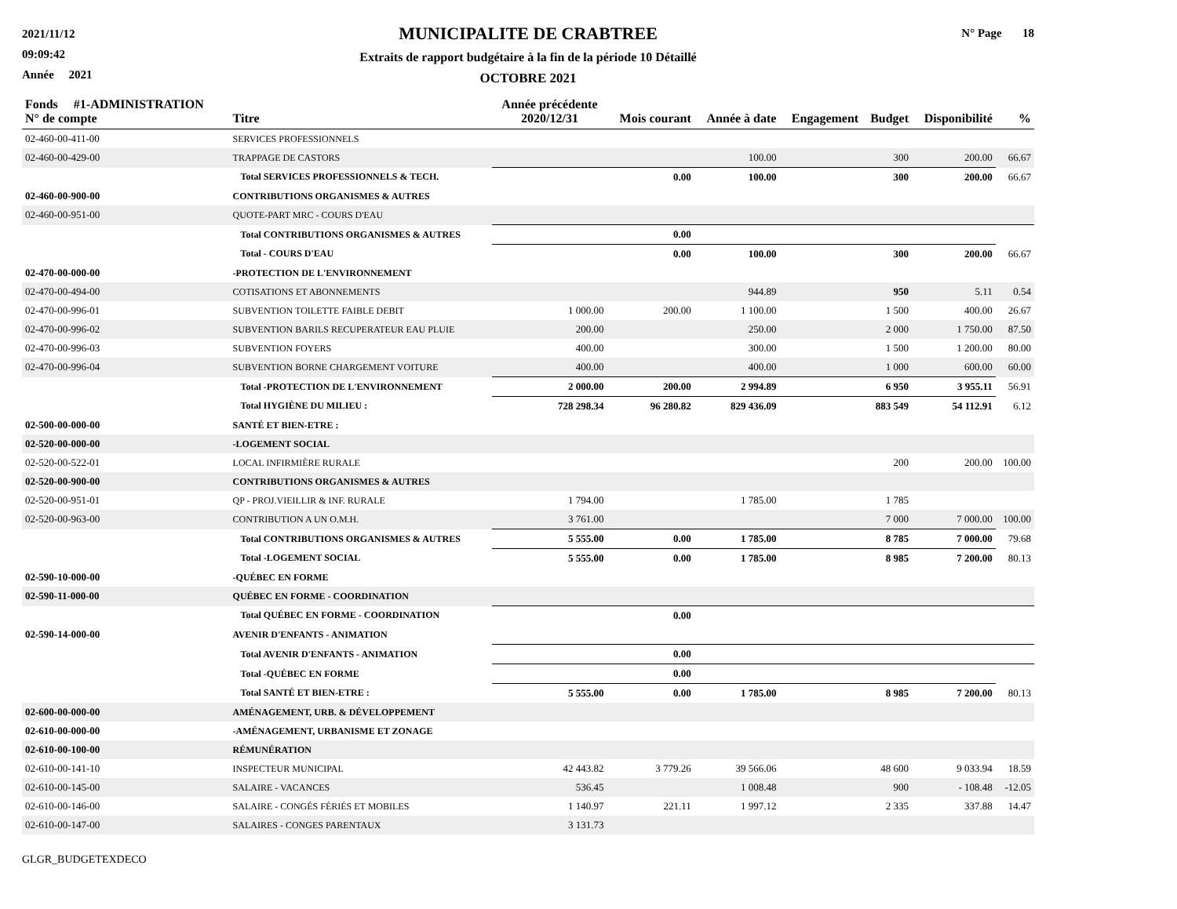2021/11/12
09:09:42
Année 2021
MUNICIPALITE DE CRABTREE
Extraits de rapport budgétaire à la fin de la période 10 Détaillé
OCTOBRE 2021
N° Page 18
| Fonds #1-ADMINISTRATION N° de compte | Titre | Année précédente 2020/12/31 | Mois courant | Année à date | Engagement | Budget | Disponibilité | % |
| --- | --- | --- | --- | --- | --- | --- | --- | --- |
| 02-460-00-411-00 | SERVICES PROFESSIONNELS | | | | | | | |
| 02-460-00-429-00 | TRAPPAGE DE CASTORS | | | 100.00 | | 300 | 200.00 | 66.67 |
| | Total SERVICES PROFESSIONNELS & TECH. | | 0.00 | 100.00 | | 300 | 200.00 | 66.67 |
| 02-460-00-900-00 | CONTRIBUTIONS ORGANISMES & AUTRES | | | | | | | |
| 02-460-00-951-00 | QUOTE-PART MRC - COURS D'EAU | | | | | | | |
| | Total CONTRIBUTIONS ORGANISMES & AUTRES | | 0.00 | | | | | |
| | Total - COURS D'EAU | | 0.00 | 100.00 | | 300 | 200.00 | 66.67 |
| 02-470-00-000-00 | -PROTECTION DE L'ENVIRONNEMENT | | | | | | | |
| 02-470-00-494-00 | COTISATIONS ET ABONNEMENTS | | | 944.89 | | 950 | 5.11 | 0.54 |
| 02-470-00-996-01 | SUBVENTION TOILETTE FAIBLE DEBIT | 1 000.00 | 200.00 | 1 100.00 | | 1 500 | 400.00 | 26.67 |
| 02-470-00-996-02 | SUBVENTION BARILS RECUPERATEUR EAU PLUIE | 200.00 | | 250.00 | | 2 000 | 1 750.00 | 87.50 |
| 02-470-00-996-03 | SUBVENTION FOYERS | 400.00 | | 300.00 | | 1 500 | 1 200.00 | 80.00 |
| 02-470-00-996-04 | SUBVENTION BORNE CHARGEMENT VOITURE | 400.00 | | 400.00 | | 1 000 | 600.00 | 60.00 |
| | Total -PROTECTION DE L'ENVIRONNEMENT | 2 000.00 | 200.00 | 2 994.89 | | 6 950 | 3 955.11 | 56.91 |
| | Total HYGIÈNE DU MILIEU : | 728 298.34 | 96 280.82 | 829 436.09 | | 883 549 | 54 112.91 | 6.12 |
| 02-500-00-000-00 | SANTÉ ET BIEN-ETRE : | | | | | | | |
| 02-520-00-000-00 | -LOGEMENT SOCIAL | | | | | | | |
| 02-520-00-522-01 | LOCAL INFIRMIÈRE RURALE | | | | | 200 | 200.00 | 100.00 |
| 02-520-00-900-00 | CONTRIBUTIONS ORGANISMES & AUTRES | | | | | | | |
| 02-520-00-951-01 | QP - PROJ.VIEILLIR & INF. RURALE | 1 794.00 | | 1 785.00 | | 1 785 | | |
| 02-520-00-963-00 | CONTRIBUTION A UN O.M.H. | 3 761.00 | | | | 7 000 | 7 000.00 | 100.00 |
| | Total CONTRIBUTIONS ORGANISMES & AUTRES | 5 555.00 | 0.00 | 1 785.00 | | 8 785 | 7 000.00 | 79.68 |
| | Total -LOGEMENT SOCIAL | 5 555.00 | 0.00 | 1 785.00 | | 8 985 | 7 200.00 | 80.13 |
| 02-590-10-000-00 | -QUÉBEC EN FORME | | | | | | | |
| 02-590-11-000-00 | QUÉBEC EN FORME - COORDINATION | | | | | | | |
| | Total QUÉBEC EN FORME - COORDINATION | | 0.00 | | | | | |
| 02-590-14-000-00 | AVENIR D'ENFANTS - ANIMATION | | | | | | | |
| | Total AVENIR D'ENFANTS - ANIMATION | | 0.00 | | | | | |
| | Total -QUÉBEC EN FORME | | 0.00 | | | | | |
| | Total SANTÉ ET BIEN-ETRE : | 5 555.00 | 0.00 | 1 785.00 | | 8 985 | 7 200.00 | 80.13 |
| 02-600-00-000-00 | AMÉNAGEMENT, URB. & DÉVELOPPEMENT | | | | | | | |
| 02-610-00-000-00 | -AMÉNAGEMENT, URBANISME ET ZONAGE | | | | | | | |
| 02-610-00-100-00 | RÉMUNÉRATION | | | | | | | |
| 02-610-00-141-10 | INSPECTEUR MUNICIPAL | 42 443.82 | 3 779.26 | 39 566.06 | | 48 600 | 9 033.94 | 18.59 |
| 02-610-00-145-00 | SALAIRE - VACANCES | 536.45 | | 1 008.48 | | 900 | - 108.48 | -12.05 |
| 02-610-00-146-00 | SALAIRE - CONGÉS FÉRIÉS ET MOBILES | 1 140.97 | 221.11 | 1 997.12 | | 2 335 | 337.88 | 14.47 |
| 02-610-00-147-00 | SALAIRES - CONGES PARENTAUX | 3 131.73 | | | | | | |
GLGR_BUDGETEXDECO